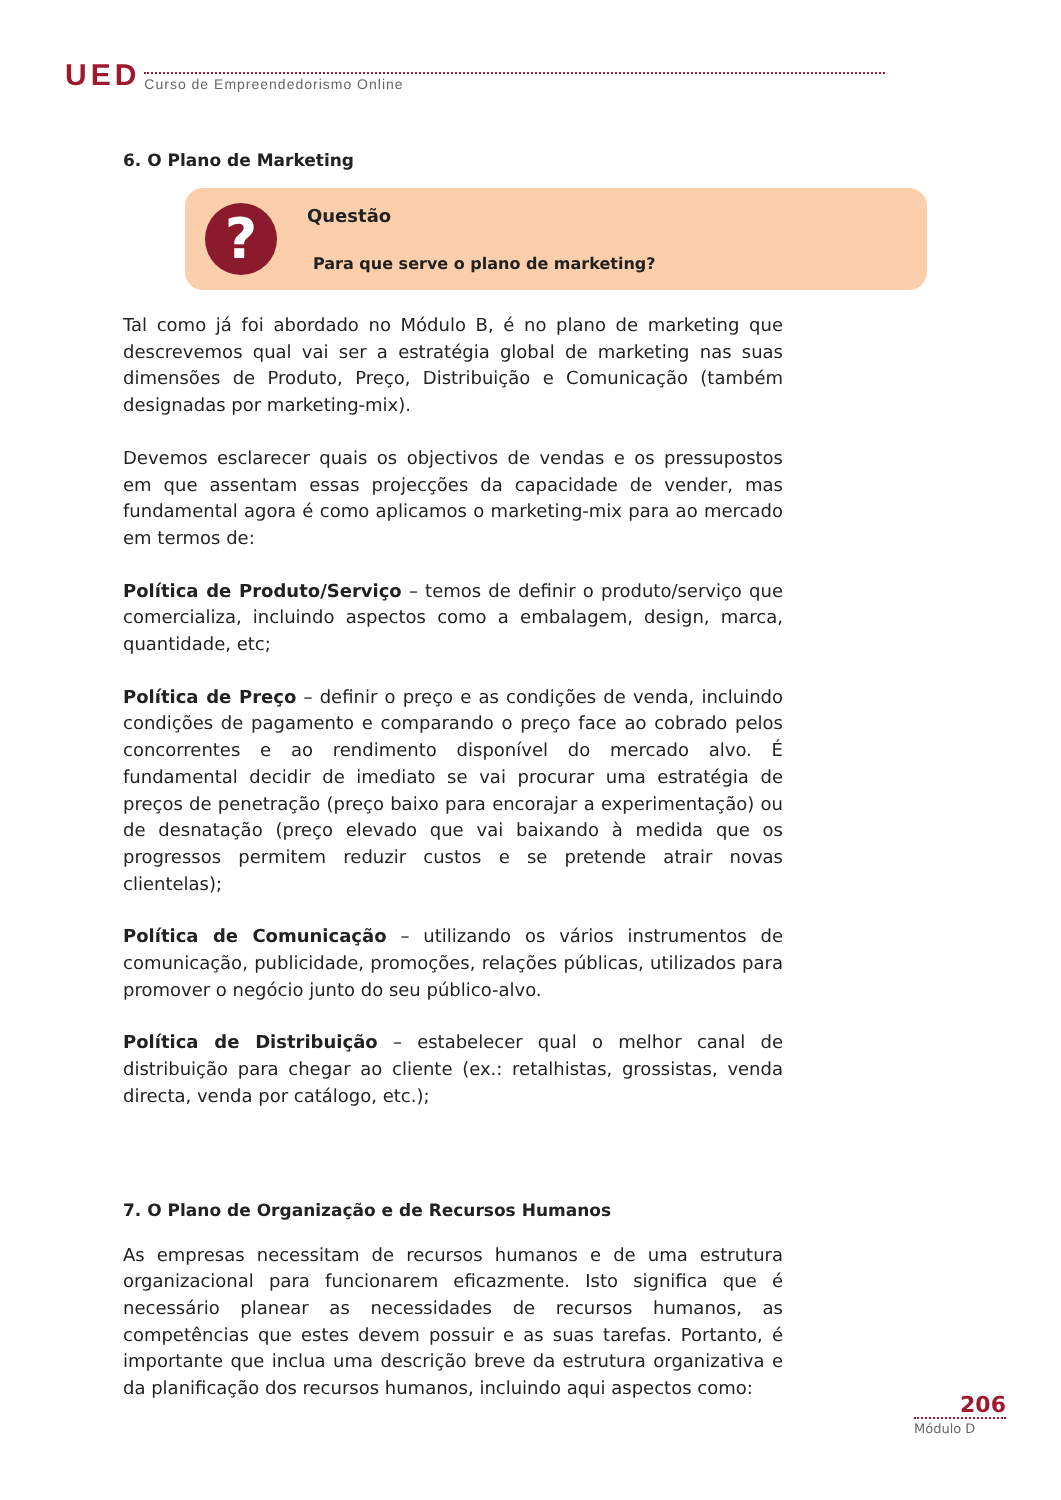UED Curso de Empreendedorismo Online
6. O Plano de Marketing
?
Questão
Para que serve o plano de marketing?
Tal como já foi abordado no Módulo B, é no plano de marketing que descrevemos qual vai ser a estratégia global de marketing nas suas dimensões de Produto, Preço, Distribuição e Comunicação (também designadas por marketing-mix).
Devemos esclarecer quais os objectivos de vendas e os pressupostos em que assentam essas projecções da capacidade de vender, mas fundamental agora é como aplicamos o marketing-mix para ao mercado em termos de:
Política de Produto/Serviço – temos de definir o produto/serviço que comercializa, incluindo aspectos como a embalagem, design, marca, quantidade, etc;
Política de Preço – definir o preço e as condições de venda, incluindo condições de pagamento e comparando o preço face ao cobrado pelos concorrentes e ao rendimento disponível do mercado alvo. É fundamental decidir de imediato se vai procurar uma estratégia de preços de penetração (preço baixo para encorajar a experimentação) ou de desnatação (preço elevado que vai baixando à medida que os progressos permitem reduzir custos e se pretende atrair novas clientelas);
Política de Comunicação – utilizando os vários instrumentos de comunicação, publicidade, promoções, relações públicas, utilizados para promover o negócio junto do seu público-alvo.
Política de Distribuição – estabelecer qual o melhor canal de distribuição para chegar ao cliente (ex.: retalhistas, grossistas, venda directa, venda por catálogo, etc.);
7. O Plano de Organização e de Recursos Humanos
As empresas necessitam de recursos humanos e de uma estrutura organizacional para funcionarem eficazmente. Isto significa que é necessário planear as necessidades de recursos humanos, as competências que estes devem possuir e as suas tarefas. Portanto, é importante que inclua uma descrição breve da estrutura organizativa e da planificação dos recursos humanos, incluindo aqui aspectos como:
206
Módulo D